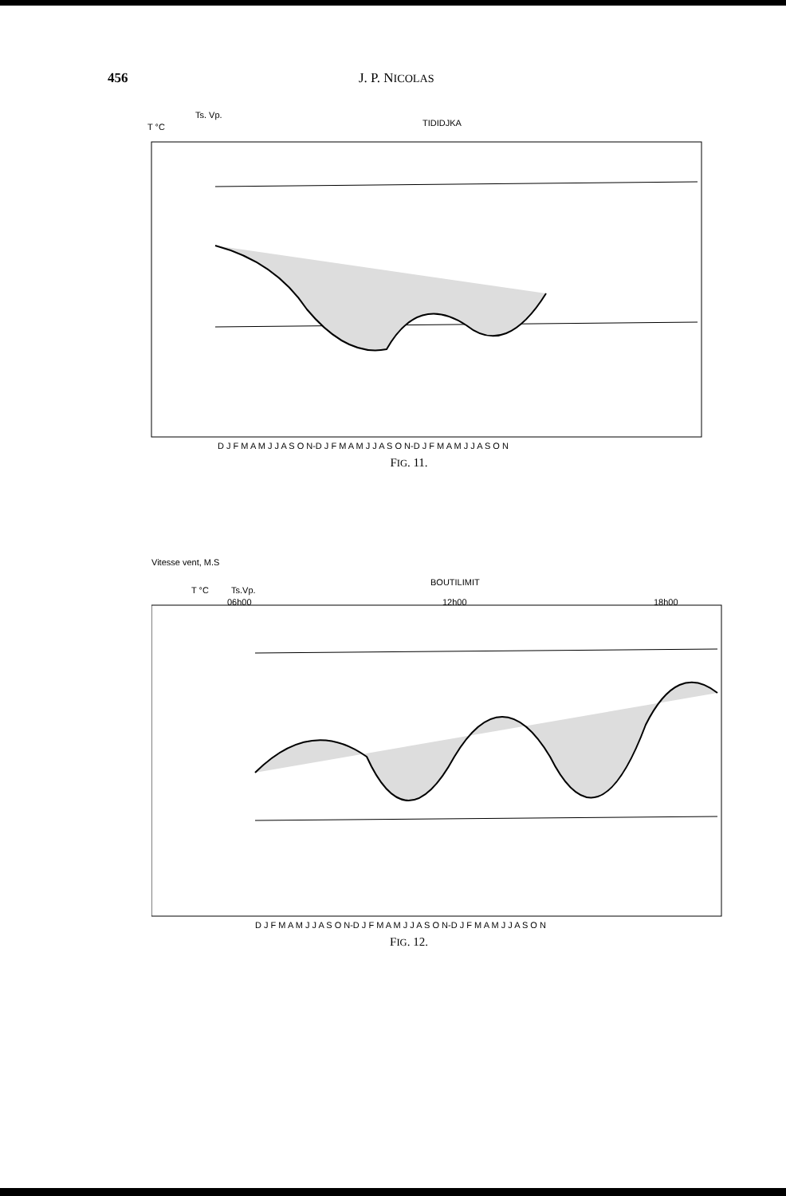456 J. P. NICOLAS
TIDIDJKA
T °C
Ts. Vp.
D J F M A M J J A S O N-D J F M A M J J A S O N-D J F M A M J J A S O N
FIG. 11.
Vitesse vent, M.S
T °C
Ts.Vp.
BOUTILIMIT
06h00
12h00
18h00
D J F M A M J J A S O N-D J F M A M J J A S O N-D J F M A M J J A S O N
FIG. 12.